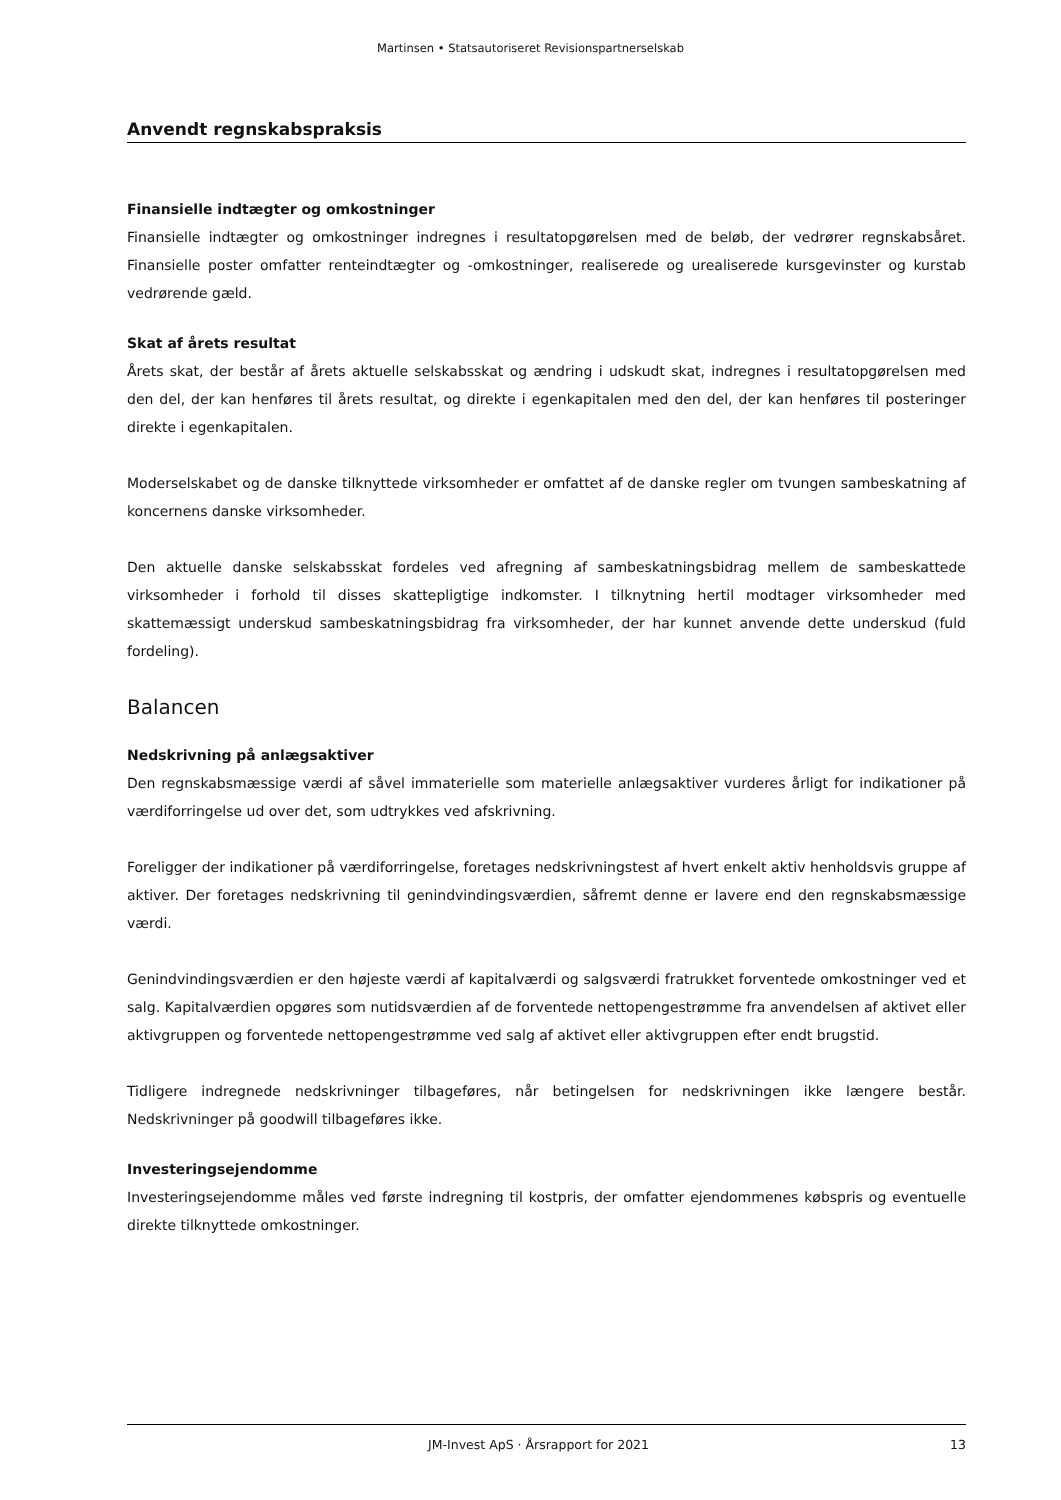Martinsen • Statsautoriseret Revisionspartnerselskab
Anvendt regnskabspraksis
Finansielle indtægter og omkostninger
Finansielle indtægter og omkostninger indregnes i resultatopgørelsen med de beløb, der vedrører regnskabsåret. Finansielle poster omfatter renteindtægter og -omkostninger, realiserede og urealiserede kursgevinster og kurstab vedrørende gæld.
Skat af årets resultat
Årets skat, der består af årets aktuelle selskabsskat og ændring i udskudt skat, indregnes i resultatopgørelsen med den del, der kan henføres til årets resultat, og direkte i egenkapitalen med den del, der kan henføres til posteringer direkte i egenkapitalen.
Moderselskabet og de danske tilknyttede virksomheder er omfattet af de danske regler om tvungen sambeskatning af koncernens danske virksomheder.
Den aktuelle danske selskabsskat fordeles ved afregning af sambeskatningsbidrag mellem de sambeskattede virksomheder i forhold til disses skattepligtige indkomster. I tilknytning hertil modtager virksomheder med skattemæssigt underskud sambeskatningsbidrag fra virksomheder, der har kunnet anvende dette underskud (fuld fordeling).
Balancen
Nedskrivning på anlægsaktiver
Den regnskabsmæssige værdi af såvel immaterielle som materielle anlægsaktiver vurderes årligt for indikationer på værdiforringelse ud over det, som udtrykkes ved afskrivning.
Foreligger der indikationer på værdiforringelse, foretages nedskrivningstest af hvert enkelt aktiv henholdsvis gruppe af aktiver. Der foretages nedskrivning til genindvindingsværdien, såfremt denne er lavere end den regnskabsmæssige værdi.
Genindvindingsværdien er den højeste værdi af kapitalværdi og salgsværdi fratrukket forventede omkostninger ved et salg. Kapitalværdien opgøres som nutidsværdien af de forventede nettopengestrømme fra anvendelsen af aktivet eller aktivgruppen og forventede nettopengestrømme ved salg af aktivet eller aktivgruppen efter endt brugstid.
Tidligere indregnede nedskrivninger tilbageføres, når betingelsen for nedskrivningen ikke længere består. Nedskrivninger på goodwill tilbageføres ikke.
Investeringsejendomme
Investeringsejendomme måles ved første indregning til kostpris, der omfatter ejendommenes købspris og eventuelle direkte tilknyttede omkostninger.
JM-Invest ApS · Årsrapport for 2021 13